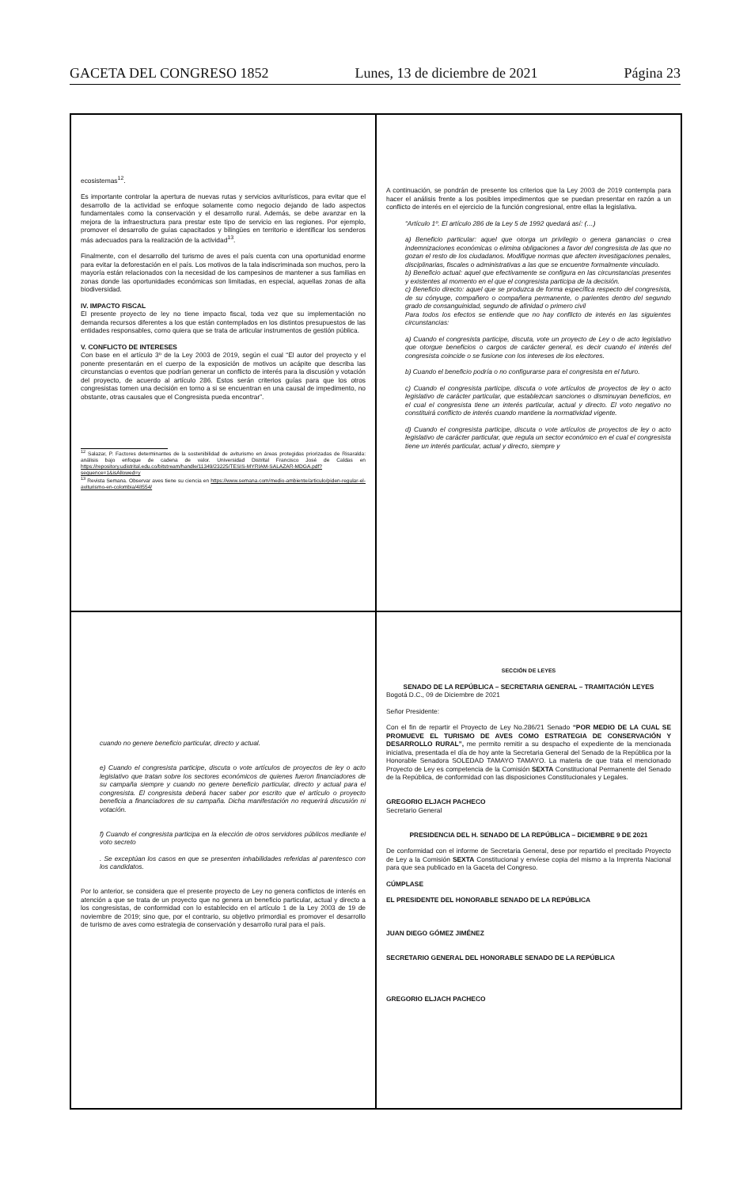GACETA DEL CONGRESO 1852 Lunes, 13 de diciembre de 2021 Página 23
ecosistemas<sup>12</sup>.
Es importante controlar la apertura de nuevas rutas y servicios aviturísticos, para evitar que el desarrollo de la actividad se enfoque solamente como negocio dejando de lado aspectos fundamentales como la conservación y el desarrollo rural. Además, se debe avanzar en la mejora de la infraestructura para prestar este tipo de servicio en las regiones. Por ejemplo, promover el desarrollo de guías capacitados y bilingües en territorio e identificar los senderos más adecuados para la realización de la actividad<sup>13</sup>.
Finalmente, con el desarrollo del turismo de aves el país cuenta con una oportunidad enorme para evitar la deforestación en el país. Los motivos de la tala indiscriminada son muchos, pero la mayoría están relacionados con la necesidad de los campesinos de mantener a sus familias en zonas donde las oportunidades económicas son limitadas, en especial, aquellas zonas de alta biodiversidad.
IV. IMPACTO FISCAL
El presente proyecto de ley no tiene impacto fiscal, toda vez que su implementación no demanda recursos diferentes a los que están contemplados en los distintos presupuestos de las entidades responsables, como quiera que se trata de articular instrumentos de gestión pública.
V. CONFLICTO DE INTERESES
Con base en el artículo 3º de la Ley 2003 de 2019, según el cual “El autor del proyecto y el ponente presentarán en el cuerpo de la exposición de motivos un acápite que describa las circunstancias o eventos que podrían generar un conflicto de interés para la discusión y votación del proyecto, de acuerdo al artículo 286. Estos serán criterios guías para que los otros congresistas tomen una decisión en torno a si se encuentran en una causal de impedimento, no obstante, otras causales que el Congresista pueda encontrar”.
<sup>12</sup> Salazar, P. Factores determinantes de la sostenibilidad de aviturismo en áreas protegidas priorizadas de Risaralda: análisis bajo enfoque de cadena de valor. Universidad Distrital Francisco José de Caldas en https://repository.udistrital.edu.co/bitstream/handle/11349/23225/TESIS-MYRIAM-SALAZAR-MDGA.pdf?sequence=1&isAllowed=y
<sup>13</sup> Revista Semana. Observar aves tiene su ciencia en https://www.semana.com/medio-ambiente/articulo/piden-regular-el-aviturismo-en-colombia/48554/
A continuación, se pondrán de presente los criterios que la Ley 2003 de 2019 contempla para hacer el análisis frente a los posibles impedimentos que se puedan presentar en razón a un conflicto de interés en el ejercicio de la función congresional, entre ellas la legislativa.
“Artículo 1º. El artículo 286 de la Ley 5 de 1992 quedará así: (…)
a) Beneficio particular: aquel que otorga un privilegio o genera ganancias o crea indemnizaciones económicas o elimina obligaciones a favor del congresista de las que no gozan el resto de los ciudadanos. Modifique normas que afecten investigaciones penales, disciplinarias, fiscales o administrativas a las que se encuentre formalmente vinculado.
b) Beneficio actual: aquel que efectivamente se configura en las circunstancias presentes y existentes al momento en el que el congresista participa de la decisión.
c) Beneficio directo: aquel que se produzca de forma específica respecto del congresista, de su cónyuge, compañero o compañera permanente, o parientes dentro del segundo grado de consanguinidad, segundo de afinidad o primero civil
Para todos los efectos se entiende que no hay conflicto de interés en las siguientes circunstancias:
a) Cuando el congresista participe, discuta, vote un proyecto de Ley o de acto legislativo que otorgue beneficios o cargos de carácter general, es decir cuando el interés del congresista coincide o se fusione con los intereses de los electores.
b) Cuando el beneficio podría o no configurarse para el congresista en el futuro.
c) Cuando el congresista participe, discuta o vote artículos de proyectos de ley o acto legislativo de carácter particular, que establezcan sanciones o disminuyan beneficios, en el cual el congresista tiene un interés particular, actual y directo. El voto negativo no constituirá conflicto de interés cuando mantiene la normatividad vigente.
d) Cuando el congresista participe, discuta o vote artículos de proyectos de ley o acto legislativo de carácter particular, que regula un sector económico en el cual el congresista tiene un interés particular, actual y directo, siempre y
cuando no genere beneficio particular, directo y actual.
e) Cuando el congresista participe, discuta o vote artículos de proyectos de ley o acto legislativo que tratan sobre los sectores económicos de quienes fueron financiadores de su campaña siempre y cuando no genere beneficio particular, directo y actual para el congresista. El congresista deberá hacer saber por escrito que el artículo o proyecto beneficia a financiadores de su campaña. Dicha manifestación no requerirá discusión ni votación.
f) Cuando el congresista participa en la elección de otros servidores públicos mediante el voto secreto
. Se exceptúan los casos en que se presenten inhabilidades referidas al parentesco con los candidatos.
Por lo anterior, se considera que el presente proyecto de Ley no genera conflictos de interés en atención a que se trata de un proyecto que no genera un beneficio particular, actual y directo a los congresistas, de conformidad con lo establecido en el artículo 1 de la Ley 2003 de 19 de noviembre de 2019; sino que, por el contrario, su objetivo primordial es promover el desarrollo de turismo de aves como estrategia de conservación y desarrollo rural para el país.
SECCIÓN DE LEYES
SENADO DE LA REPÚBLICA – SECRETARIA GENERAL – TRAMITACIÓN LEYES
Bogotá D.C., 09 de Diciembre de 2021
Señor Presidente:
Con el fin de repartir el Proyecto de Ley No.286/21 Senado “POR MEDIO DE LA CUAL SE PROMUEVE EL TURISMO DE AVES COMO ESTRATEGIA DE CONSERVACIÓN Y DESARROLLO RURAL”, me permito remitir a su despacho el expediente de la mencionada iniciativa, presentada el día de hoy ante la Secretaria General del Senado de la República por la Honorable Senadora SOLEDAD TAMAYO TAMAYO. La materia de que trata el mencionado Proyecto de Ley es competencia de la Comisión SEXTA Constitucional Permanente del Senado de la República, de conformidad con las disposiciones Constitucionales y Legales.
GREGORIO ELJACH PACHECO
Secretario General
PRESIDENCIA DEL H. SENADO DE LA REPÚBLICA – DICIEMBRE 9 DE 2021
De conformidad con el informe de Secretaria General, dese por repartido el precitado Proyecto de Ley a la Comisión SEXTA Constitucional y envíese copia del mismo a la Imprenta Nacional para que sea publicado en la Gaceta del Congreso.
CÚMPLASE
EL PRESIDENTE DEL HONORABLE SENADO DE LA REPÚBLICA
JUAN DIEGO GÓMEZ JIMÉNEZ
SECRETARIO GENERAL DEL HONORABLE SENADO DE LA REPÚBLICA
GREGORIO ELJACH PACHECO